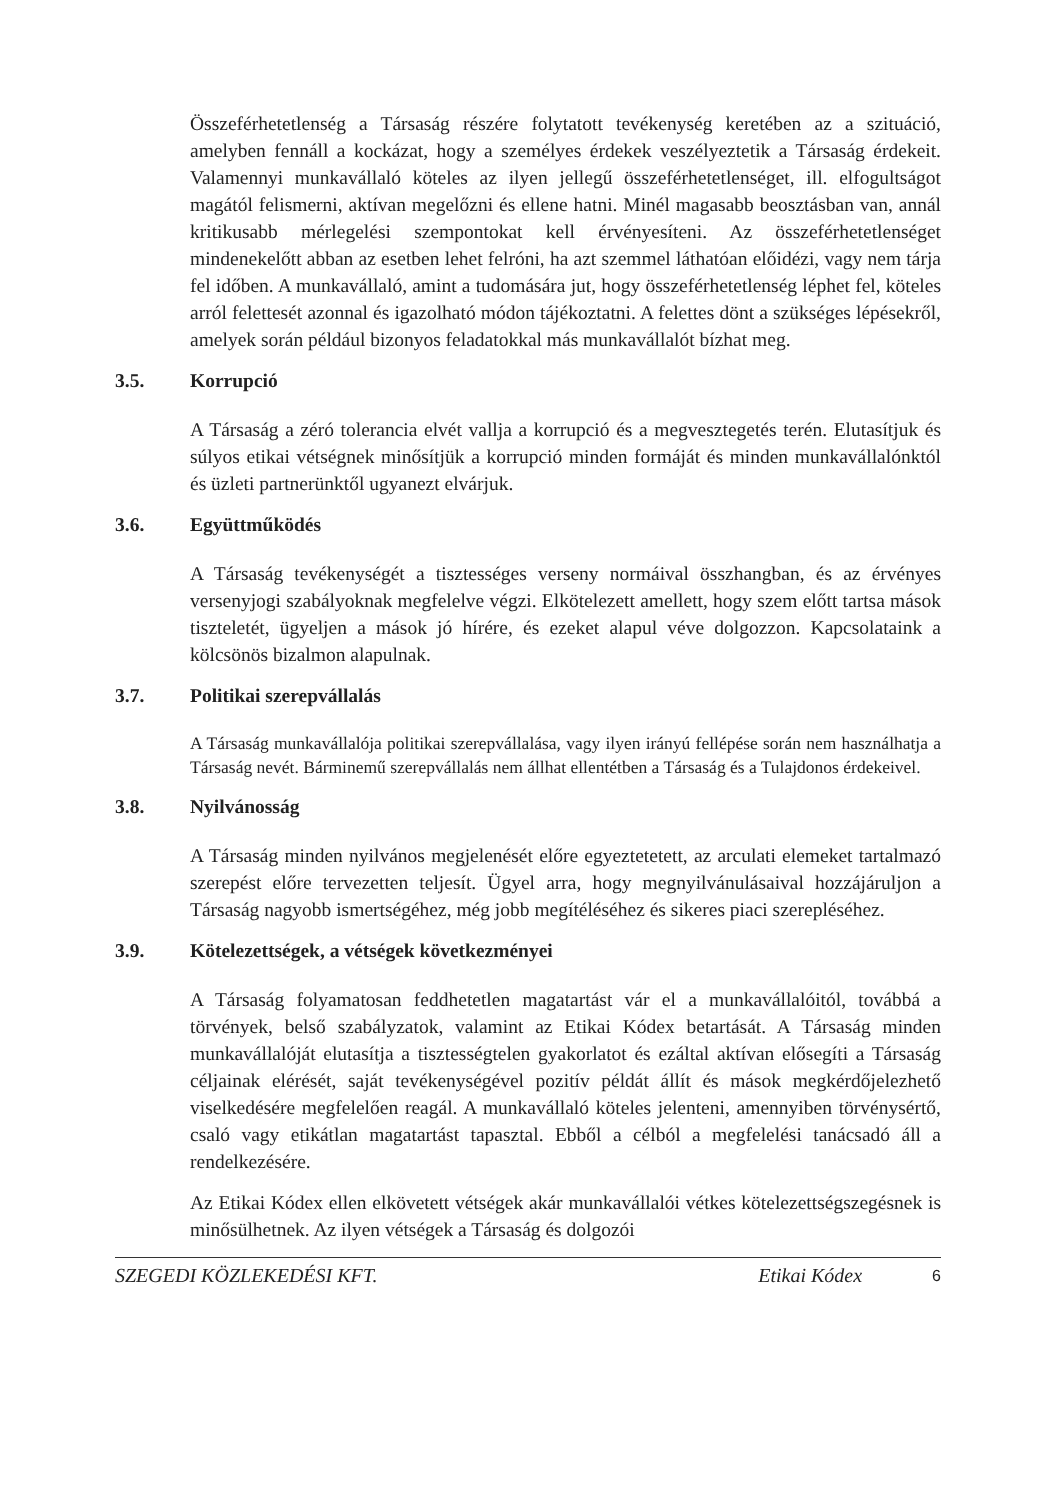Összeférhetetlenség a Társaság részére folytatott tevékenység keretében az a szituáció, amelyben fennáll a kockázat, hogy a személyes érdekek veszélyeztetik a Társaság érdekeit. Valamennyi munkavállaló köteles az ilyen jellegű összeférhetetlenséget, ill. elfogultságot magától felismerni, aktívan megelőzni és ellene hatni. Minél magasabb beosztásban van, annál kritikusabb mérlegelési szempontokat kell érvényesíteni. Az összeférhetetlenséget mindenekelőtt abban az esetben lehet felróni, ha azt szemmel láthatóan előidézi, vagy nem tárja fel időben. A munkavállaló, amint a tudomására jut, hogy összeférhetetlenség léphet fel, köteles arról felettesét azonnal és igazolható módon tájékoztatni. A felettes dönt a szükséges lépésekről, amelyek során például bizonyos feladatokkal más munkavállalót bízhat meg.
3.5. Korrupció
A Társaság a zéró tolerancia elvét vallja a korrupció és a megvesztegetés terén. Elutasítjuk és súlyos etikai vétségnek minősítjük a korrupció minden formáját és minden munkavállalónktól és üzleti partnerünktől ugyanezt elvárjuk.
3.6. Együttműködés
A Társaság tevékenységét a tisztességes verseny normáival összhangban, és az érvényes versenyjogi szabályoknak megfelelve végzi. Elkötelezett amellett, hogy szem előtt tartsa mások tiszteletét, ügyeljen a mások jó hírére, és ezeket alapul véve dolgozzon. Kapcsolataink a kölcsönös bizalmon alapulnak.
3.7. Politikai szerepvállalás
A Társaság munkavállalója politikai szerepvállalása, vagy ilyen irányú fellépése során nem használhatja a Társaság nevét. Bárminemű szerepvállalás nem állhat ellentétben a Társaság és a Tulajdonos érdekeivel.
3.8. Nyilvánosság
A Társaság minden nyilvános megjelenését előre egyeztetetett, az arculati elemeket tartalmazó szerepést előre tervezetten teljesít. Ügyel arra, hogy megnyilvánulásaival hozzájáruljon a Társaság nagyobb ismertségéhez, még jobb megítéléséhez és sikeres piaci szerepléséhez.
3.9. Kötelezettségek, a vétségek következményei
A Társaság folyamatosan feddhetetlen magatartást vár el a munkavállalóitól, továbbá a törvények, belső szabályzatok, valamint az Etikai Kódex betartását. A Társaság minden munkavállalóját elutasítja a tisztességtelen gyakorlatot és ezáltal aktívan elősegíti a Társaság céljainak elérését, saját tevékenységével pozitív példát állít és mások megkérdőjelezhető viselkedésére megfelelően reagál. A munkavállaló köteles jelenteni, amennyiben törvénysértő, csaló vagy etikátlan magatartást tapasztal. Ebből a célból a megfelelési tanácsadó áll a rendelkezésére.
Az Etikai Kódex ellen elkövetett vétségek akár munkavállalói vétkes kötelezettségszegésnek is minősülhetnek. Az ilyen vétségek a Társaság és dolgozói
SZEGEDI KÖZLEKEDÉSI KFT. Etikai Kódex 6